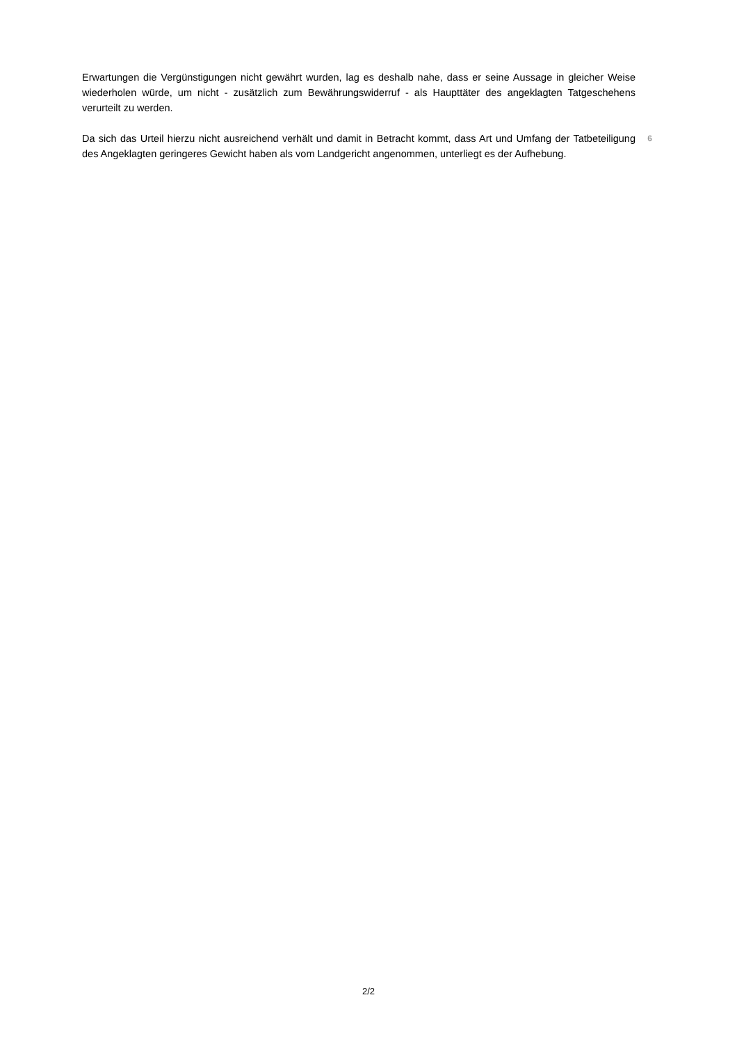Erwartungen die Vergünstigungen nicht gewährt wurden, lag es deshalb nahe, dass er seine Aussage in gleicher Weise wiederholen würde, um nicht - zusätzlich zum Bewährungswiderruf - als Haupttäter des angeklagten Tatgeschehens verurteilt zu werden.
Da sich das Urteil hierzu nicht ausreichend verhält und damit in Betracht kommt, dass Art und Umfang der Tatbeteiligung des Angeklagten geringeres Gewicht haben als vom Landgericht angenommen, unterliegt es der Aufhebung.
6
2/2